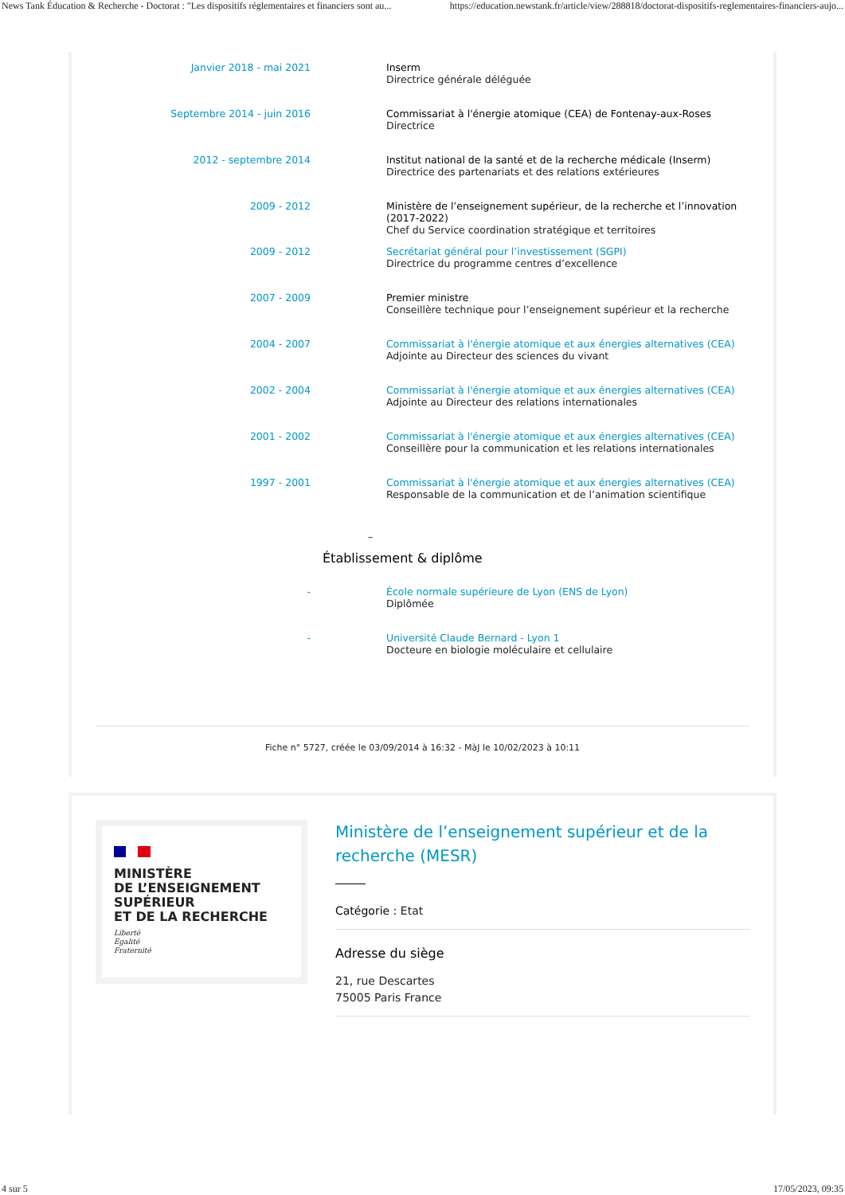News Tank Éducation & Recherche - Doctorat : "Les dispositifs réglementaires et financiers sont au... https://education.newstank.fr/article/view/288818/doctorat-dispositifs-reglementaires-financiers-aujo...
| Janvier 2018 - mai 2021 | Inserm Directrice générale déléguée |
| Septembre 2014 - juin 2016 | Commissariat à l'énergie atomique (CEA) de Fontenay-aux-Roses Directrice |
| 2012 - septembre 2014 | Institut national de la santé et de la recherche médicale (Inserm) Directrice des partenariats et des relations extérieures |
| 2009 - 2012 | Ministère de l’enseignement supérieur, de la recherche et l’innovation (2017-2022) Chef du Service coordination stratégique et territoires |
| 2009 - 2012 | Secrétariat général pour l’investissement (SGPI) Directrice du programme centres d’excellence |
| 2007 - 2009 | Premier ministre Conseillère technique pour l’enseignement supérieur et la recherche |
| 2004 - 2007 | Commissariat à l'énergie atomique et aux énergies alternatives (CEA) Adjointe au Directeur des sciences du vivant |
| 2002 - 2004 | Commissariat à l'énergie atomique et aux énergies alternatives (CEA) Adjointe au Directeur des relations internationales |
| 2001 - 2002 | Commissariat à l'énergie atomique et aux énergies alternatives (CEA) Conseillère pour la communication et les relations internationales |
| 1997 - 2001 | Commissariat à l'énergie atomique et aux énergies alternatives (CEA) Responsable de la communication et de l’animation scientifique |
–
Établissement & diplôme
| - | École normale supérieure de Lyon (ENS de Lyon) Diplômée |
| - | Université Claude Bernard - Lyon 1 Docteure en biologie moléculaire et cellulaire |
Fiche n° 5727, créée le 03/09/2014 à 16:32 - MàJ le 10/02/2023 à 10:11
MINISTÈRE
DE L’ENSEIGNEMENT
SUPÉRIEUR
ET DE LA RECHERCHE
Liberté
Égalité
Fraternité
Ministère de l’enseignement supérieur et de la recherche (MESR)
Catégorie : Etat
Adresse du siège
21, rue Descartes
75005 Paris France
4 sur 5 17/05/2023, 09:35